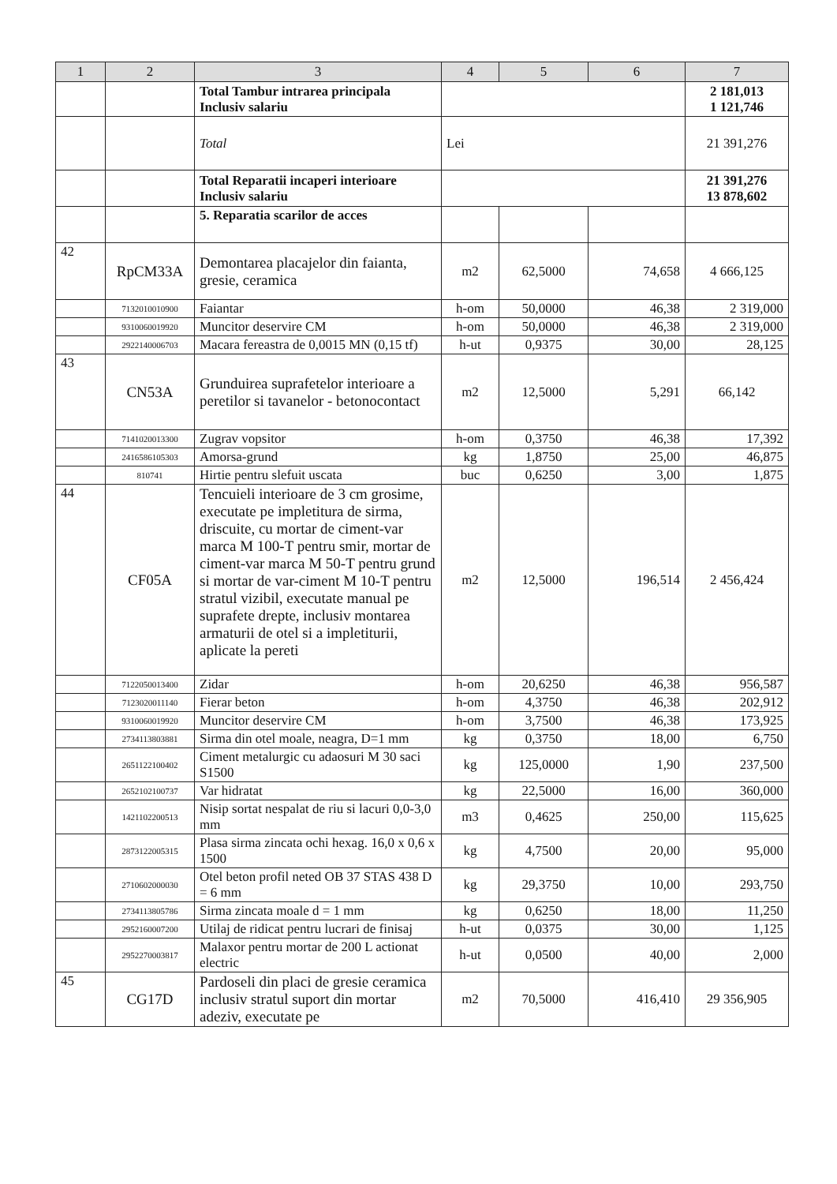| 1 | 2 | 3 | 4 | 5 | 6 | 7 |
| --- | --- | --- | --- | --- | --- | --- |
| | | Total Tambur intrarea principala Inclusiv salariu | | | | 2 181,013 1 121,746 |
| | | Total | Lei | | | 21 391,276 |
| | | Total Reparatii incaperi interioare Inclusiv salariu | | | | 21 391,276 13 878,602 |
| | | 5. Reparatia scarilor de acces | | | | |
| 42 | RpCM33A | Demontarea placajelor din faianta, gresie, ceramica | m2 | 62,5000 | 74,658 | 4 666,125 |
| | 7132010010900 | Faiantar | h-om | 50,0000 | 46,38 | 2 319,000 |
| | 9310060019920 | Muncitor deservire CM | h-om | 50,0000 | 46,38 | 2 319,000 |
| | 2922140006703 | Macara fereastra de 0,0015 MN (0,15 tf) | h-ut | 0,9375 | 30,00 | 28,125 |
| 43 | CN53A | Grunduirea suprafetelor interioare a peretilor si tavanelor - betonocontact | m2 | 12,5000 | 5,291 | 66,142 |
| | 7141020013300 | Zugrav vopsitor | h-om | 0,3750 | 46,38 | 17,392 |
| | 2416586105303 | Amorsa-grund | kg | 1,8750 | 25,00 | 46,875 |
| | 810741 | Hirtie pentru slefuit uscata | buc | 0,6250 | 3,00 | 1,875 |
| 44 | CF05A | Tencuieli interioare de 3 cm grosime, executate pe impletitura de sirma, driscuite, cu mortar de ciment-var marca M 100-T pentru smir, mortar de ciment-var marca M 50-T pentru grund si mortar de var-ciment M 10-T pentru stratul vizibil, executate manual pe suprafete drepte, inclusiv montarea armaturii de otel si a impletiturii, aplicate la pereti | m2 | 12,5000 | 196,514 | 2 456,424 |
| | 7122050013400 | Zidar | h-om | 20,6250 | 46,38 | 956,587 |
| | 7123020011140 | Fierar beton | h-om | 4,3750 | 46,38 | 202,912 |
| | 9310060019920 | Muncitor deservire CM | h-om | 3,7500 | 46,38 | 173,925 |
| | 2734113803881 | Sirma din otel moale, neagra, D=1 mm | kg | 0,3750 | 18,00 | 6,750 |
| | 2651122100402 | Ciment metalurgic cu adaosuri M 30 saci S1500 | kg | 125,0000 | 1,90 | 237,500 |
| | 2652102100737 | Var hidratat | kg | 22,5000 | 16,00 | 360,000 |
| | 1421102200513 | Nisip sortat nespalat de riu si lacuri 0,0-3,0 mm | m3 | 0,4625 | 250,00 | 115,625 |
| | 2873122005315 | Plasa sirma zincata ochi hexag. 16,0 x 0,6 x 1500 | kg | 4,7500 | 20,00 | 95,000 |
| | 2710602000030 | Otel beton profil neted OB 37 STAS 438 D = 6 mm | kg | 29,3750 | 10,00 | 293,750 |
| | 2734113805786 | Sirma zincata moale d = 1 mm | kg | 0,6250 | 18,00 | 11,250 |
| | 2952160007200 | Utilaj de ridicat pentru lucrari de finisaj | h-ut | 0,0375 | 30,00 | 1,125 |
| | 2952270003817 | Malaxor pentru mortar de 200 L actionat electric | h-ut | 0,0500 | 40,00 | 2,000 |
| 45 | CG17D | Pardoseli din placi de gresie ceramica inclusiv stratul suport din mortar adeziv, executate pe | m2 | 70,5000 | 416,410 | 29 356,905 |